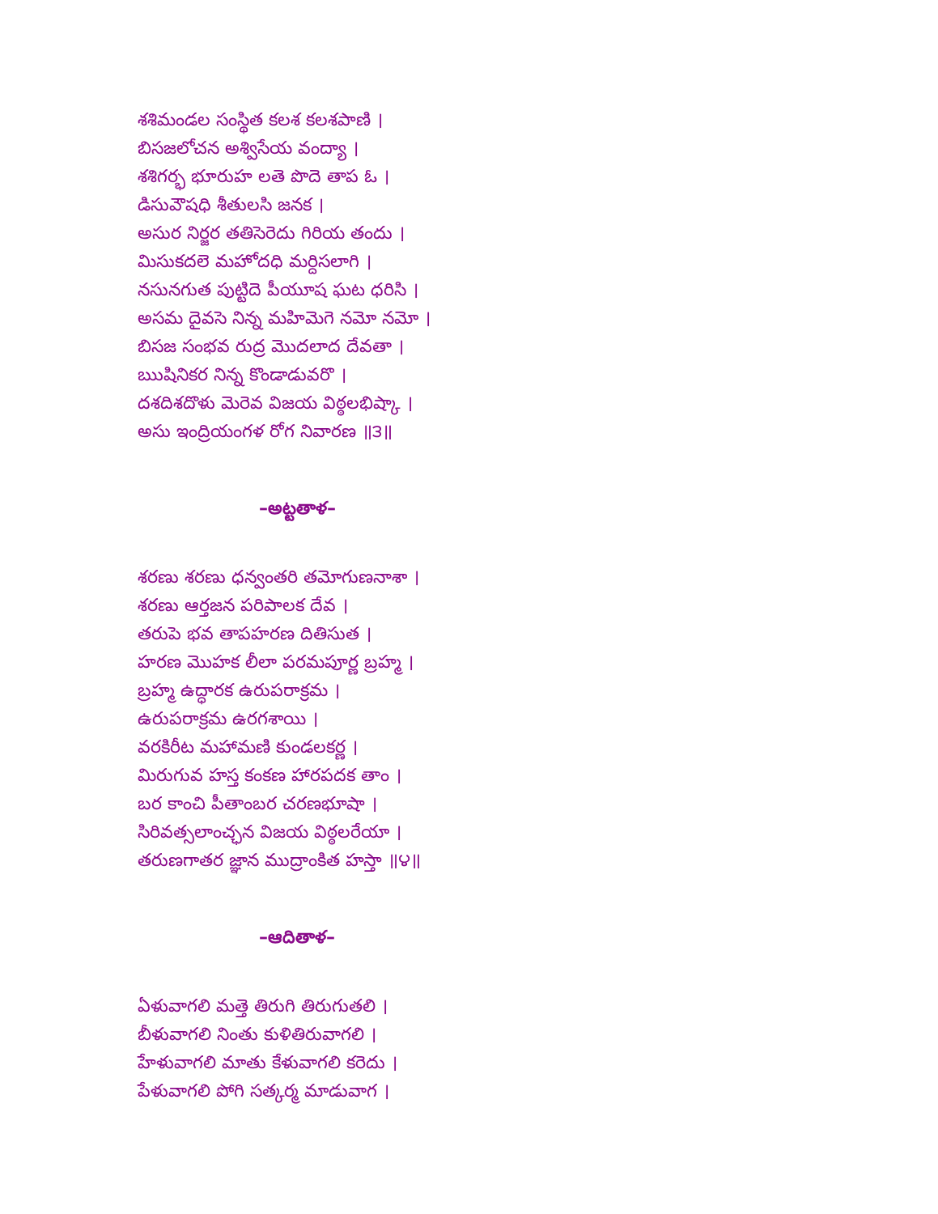శశిమండల సంస్థిత కలశ కలశపాణి ।
బిసజలోచన అశ్విసేయ వంద్యా ।
శశిగర్భ భూరుహ లతె పొదె తాప ఓ ।
డిసువౌషధి శీతులసి జనక ।
అసుర నిర్జర తతిసెరెదు గిరియ తందు ।
మిసుకదలె మహోదధి మర్దిసలాగి ।
నసునగుత పుట్టిదె పీయూష ఘట ధరిసి ।
అసమ దైవసె నిన్న మహిమెగె నమో నమో ।
బిసజ సంభవ రుద్ర మొదలాద దేవతా ।
ఋషినికర నిన్న కొండాడువరొ ।
దశదిశదొళు మెరెవ విజయ విఠ్ఠలభిష్కా ।
అసు ఇంద్రియంగళ రోగ నివారణ ॥౩॥
–అట్టతాళ–
శరణు శరణు ధన్వంతరి తమోగుణనాశా ।
శరణు ఆర్తజన పరిపాలక దేవ ।
తరుపె భవ తాపహరణ దితిసుత ।
హరణ మొహక లీలా పరమపూర్ణ బ్రహ్మ ।
బ్రహ్మ ఉద్ధారక ఉరుపరాక్రమ ।
ఉరుపరాక్రమ ఉరగశాయి ।
వరకిరీట మహామణి కుండలకర్ణ ।
మిరుగువ హస్త కంకణ హారపదక తాం ।
బర కాంచి పీతాంబర చరణభూషా ।
సిరివత్సలాంచ్ఛన విజయ విఠ్ఠలరేయా ।
తరుణగాతర జ్ఞాన ముద్రాంకిత హస్తా ॥౪॥
–ఆదితాళ–
ఏళువాగలి మత్తె తిరుగి తిరుగుతలి ।
బీళువాగలి నింతు కుళితిరువాగలి ।
హేళువాగలి మాతు కేళువాగలి కరెదు ।
పేళువాగలి పోగి సత్కర్మ మాడువాగ ।